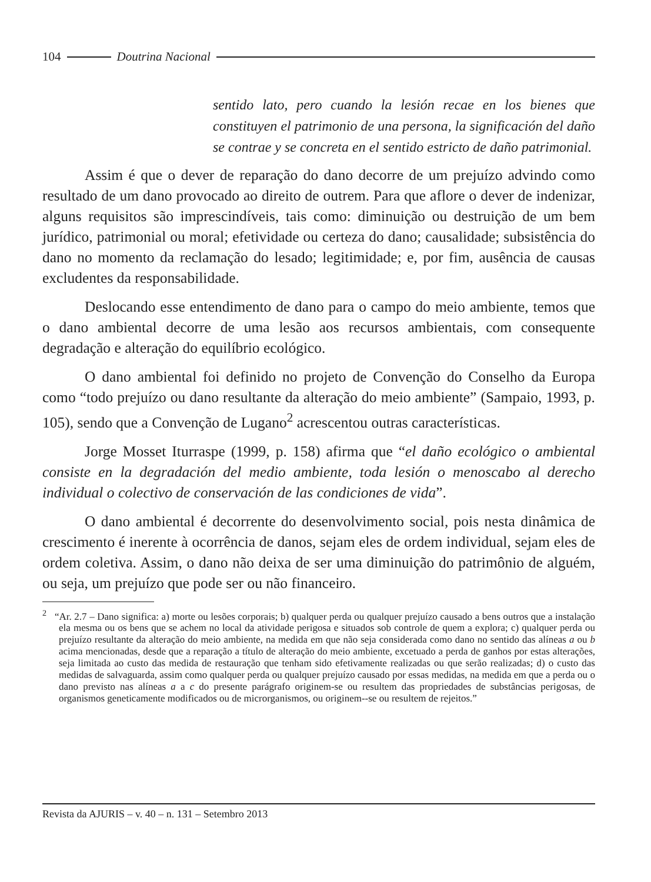104 Doutrina Nacional
sentido lato, pero cuando la lesión recae en los bienes que constituyen el patrimonio de una persona, la significación del daño se contrae y se concreta en el sentido estricto de daño patrimonial.
Assim é que o dever de reparação do dano decorre de um prejuízo advindo como resultado de um dano provocado ao direito de outrem. Para que aflore o dever de indenizar, alguns requisitos são imprescindíveis, tais como: diminuição ou destruição de um bem jurídico, patrimonial ou moral; efetividade ou certeza do dano; causalidade; subsistência do dano no momento da reclamação do lesado; legitimidade; e, por fim, ausência de causas excludentes da responsabilidade.
Deslocando esse entendimento de dano para o campo do meio ambiente, temos que o dano ambiental decorre de uma lesão aos recursos ambientais, com consequente degradação e alteração do equilíbrio ecológico.
O dano ambiental foi definido no projeto de Convenção do Conselho da Europa como “todo prejuízo ou dano resultante da alteração do meio ambiente” (Sampaio, 1993, p. 105), sendo que a Convenção de Lugano<sup>2</sup> acrescentou outras características.
Jorge Mosset Iturraspe (1999, p. 158) afirma que “el daño ecológico o ambiental consiste en la degradación del medio ambiente, toda lesión o menoscabo al derecho individual o colectivo de conservación de las condiciones de vida”.
O dano ambiental é decorrente do desenvolvimento social, pois nesta dinâmica de crescimento é inerente à ocorrência de danos, sejam eles de ordem individual, sejam eles de ordem coletiva. Assim, o dano não deixa de ser uma diminuição do patrimônio de alguém, ou seja, um prejuízo que pode ser ou não financeiro.
<sup>2</sup> “Ar. 2.7 – Dano significa: a) morte ou lesões corporais; b) qualquer perda ou qualquer prejuízo causado a bens outros que a instalação ela mesma ou os bens que se achem no local da atividade perigosa e situados sob controle de quem a explora; c) qualquer perda ou prejuízo resultante da alteração do meio ambiente, na medida em que não seja considerada como dano no sentido das alíneas a ou b acima mencionadas, desde que a reparação a título de alteração do meio ambiente, excetuado a perda de ganhos por estas alterações, seja limitada ao custo das medida de restauração que tenham sido efetivamente realizadas ou que serão realizadas; d) o custo das medidas de salvaguarda, assim como qualquer perda ou qualquer prejuízo causado por essas medidas, na medida em que a perda ou o dano previsto nas alíneas a a c do presente parágrafo originem-se ou resultem das propriedades de substâncias perigosas, de organismos geneticamente modificados ou de microrganismos, ou originem--se ou resultem de rejeitos.”
Revista da AJURIS – v. 40 – n. 131 – Setembro 2013